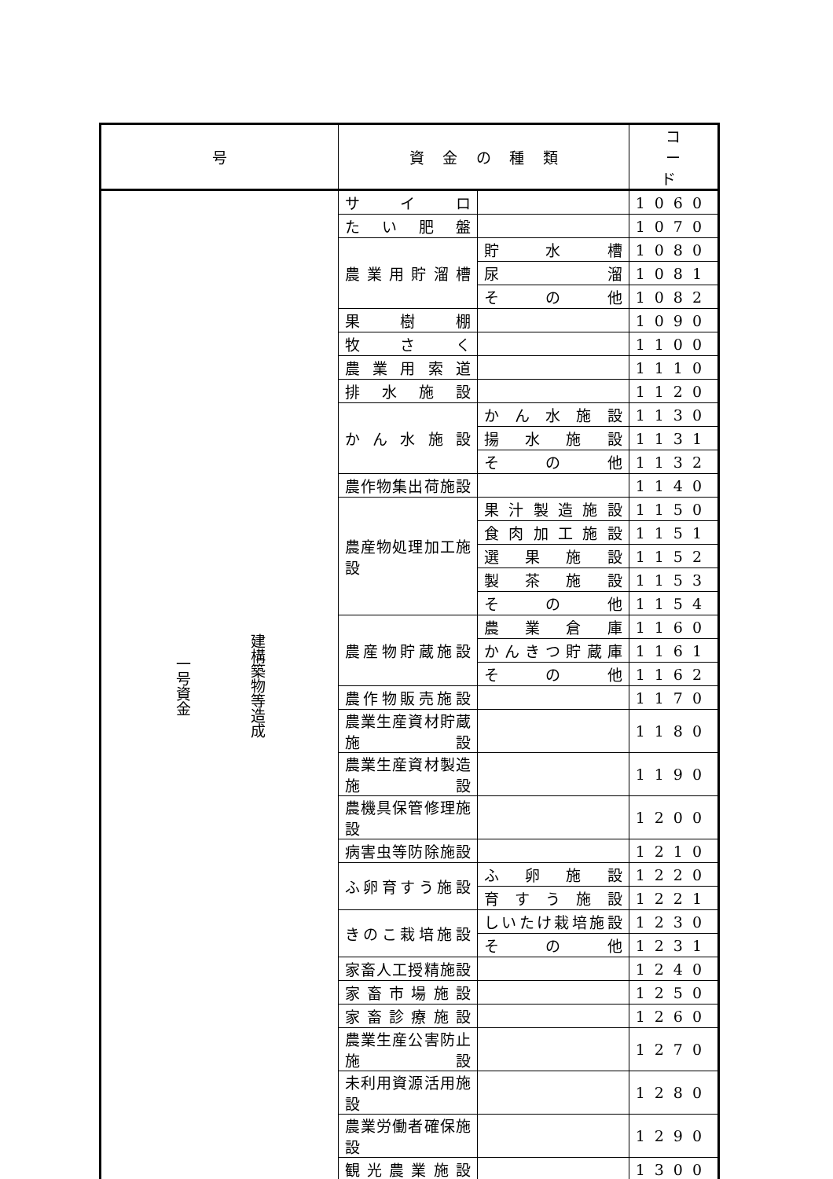| 号 | 資 金 の 種 類 | | コ ー ド |
| --- | --- | --- | --- |
| 建構築物等造成 一号資金 | サイロ | | 1060 |
| | たい肥盤 | | 1070 |
| | 農業用貯溜槽 | 貯水槽 | 1080 |
| | | 尿溜 | 1081 |
| | | その他 | 1082 |
| | 果樹棚 | | 1090 |
| | 牧さく | | 1100 |
| | 農業用索道 | | 1110 |
| | 排水施設 | | 1120 |
| | かん水施設 | かん水施設 | 1130 |
| | | 揚水施設 | 1131 |
| | | その他 | 1132 |
| | 農作物集出荷施設 | | 1140 |
| | 農産物処理加工施設 | 果汁製造施設 | 1150 |
| | | 食肉加工施設 | 1151 |
| | | 選果施設 | 1152 |
| | | 製茶施設 | 1153 |
| | | その他 | 1154 |
| | 農産物貯蔵施設 | 農業倉庫 | 1160 |
| | | かんきつ貯蔵庫 | 1161 |
| | | その他 | 1162 |
| | 農作物販売施設 | | 1170 |
| | 農業生産資材貯蔵施設 | | 1180 |
| | 農業生産資材製造施設 | | 1190 |
| | 農機具保管修理施設 | | 1200 |
| | 病害虫等防除施設 | | 1210 |
| | ふ卵育すう施設 | ふ卵施設 | 1220 |
| | | 育すう施設 | 1221 |
| | きのこ栽培施設 | しいたけ栽培施設 | 1230 |
| | | その他 | 1231 |
| | 家畜人工授精施設 | | 1240 |
| | 家畜市場施設 | | 1250 |
| | 家畜診療施設 | | 1260 |
| | 農業生産公害防止施設 | | 1270 |
| | 未利用資源活用施設 | | 1280 |
| | 農業労働者確保施設 | | 1290 |
| | 観光農業施設 | | 1300 |